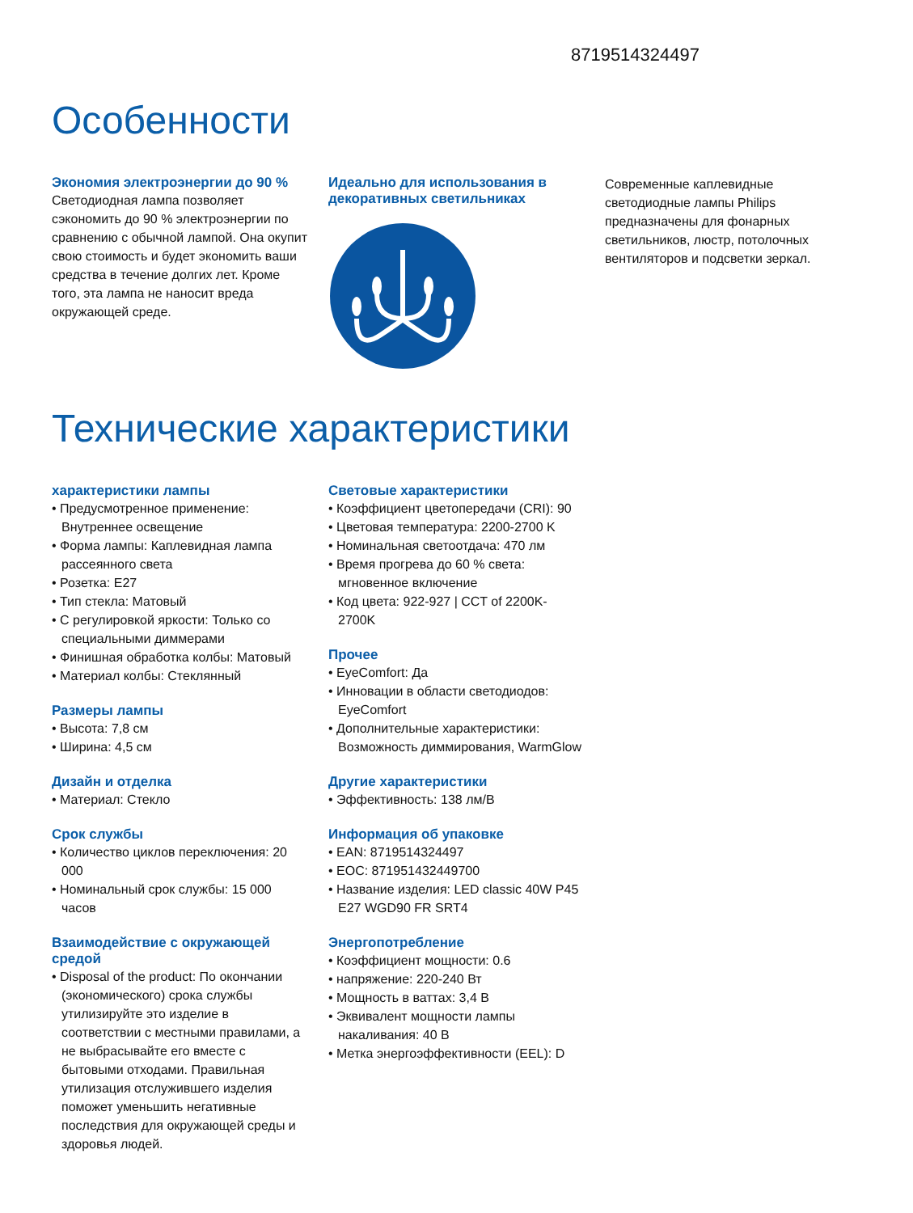8719514324497
Особенности
Экономия электроэнергии до 90 %
Светодиодная лампа позволяет сэкономить до 90 % электроэнергии по сравнению с обычной лампой. Она окупит свою стоимость и будет экономить ваши средства в течение долгих лет. Кроме того, эта лампа не наносит вреда окружающей среде.
Идеально для использования в декоративных светильниках
Современные каплевидные светодиодные лампы Philips предназначены для фонарных светильников, люстр, потолочных вентиляторов и подсветки зеркал.
Технические характеристики
характеристики лампы
• Предусмотренное применение: Внутреннее освещение
• Форма лампы: Каплевидная лампа рассеянного света
• Розетка: E27
• Тип стекла: Матовый
• С регулировкой яркости: Только со специальными диммерами
• Финишная обработка колбы: Матовый
• Материал колбы: Стеклянный
Размеры лампы
• Высота: 7,8 см
• Ширина: 4,5 см
Дизайн и отделка
• Материал: Стекло
Срок службы
• Количество циклов переключения: 20 000
• Номинальный срок службы: 15 000 часов
Взаимодействие с окружающей средой
• Disposal of the product: По окончании (экономического) срока службы утилизируйте это изделие в соответствии с местными правилами, а не выбрасывайте его вместе с бытовыми отходами. Правильная утилизация отслужившего изделия поможет уменьшить негативные последствия для окружающей среды и здоровья людей.
Световые характеристики
• Коэффициент цветопередачи (CRI): 90
• Цветовая температура: 2200-2700 K
• Номинальная светоотдача: 470 лм
• Время прогрева до 60 % света: мгновенное включение
• Код цвета: 922-927 | CCT of 2200K-2700K
Прочее
• EyeComfort: Да
• Инновации в области светодиодов: EyeComfort
• Дополнительные характеристики: Возможность диммирования, WarmGlow
Другие характеристики
• Эффективность: 138 лм/В
Информация об упаковке
• EAN: 8719514324497
• EOC: 871951432449700
• Название изделия: LED classic 40W P45 E27 WGD90 FR SRT4
Энергопотребление
• Коэффициент мощности: 0.6
• напряжение: 220-240 Вт
• Мощность в ваттах: 3,4 В
• Эквивалент мощности лампы накаливания: 40 В
• Метка энергоэффективности (EEL): D